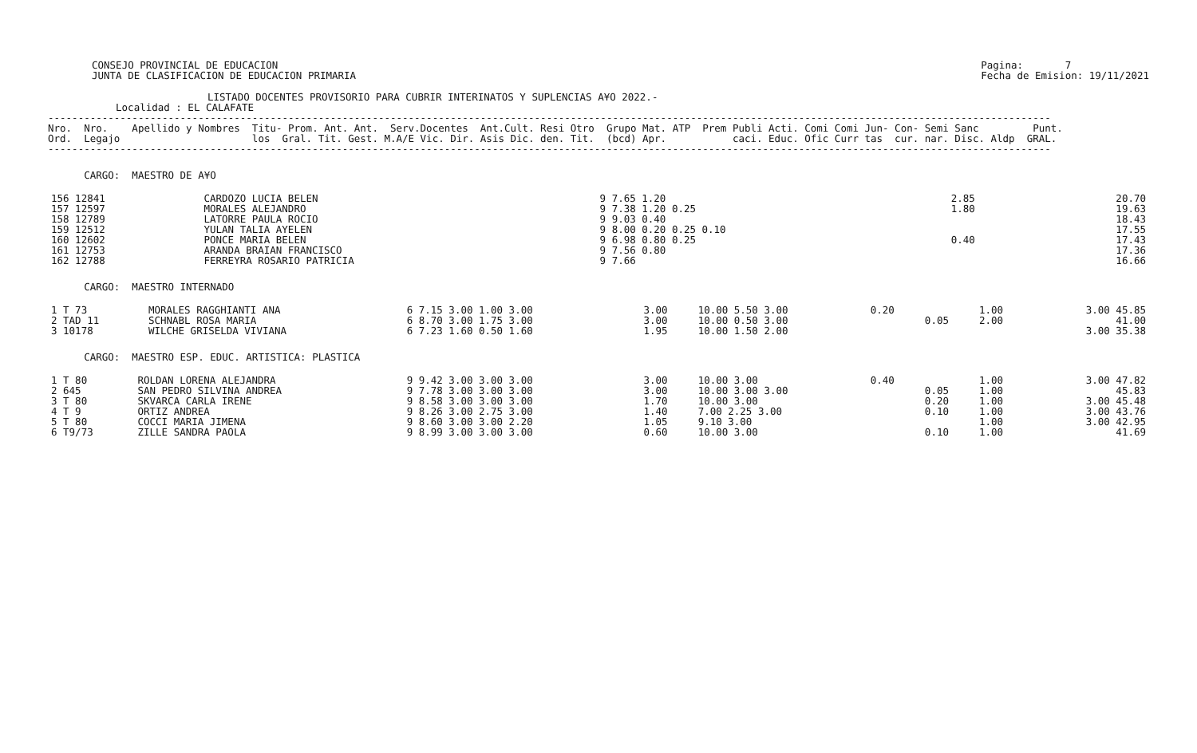CONSEJO PROVINCIAL DE EDUCACION
JUNTA DE CLASIFICACION DE EDUCACION PRIMARIA
Pagina:       7
Fecha de Emision: 19/11/2021
LISTADO DOCENTES PROVISORIO PARA CUBRIR INTERINATOS Y SUPLENCIAS A¥O 2022.-
  Localidad : EL CALAFATE
-----------------------------------------------------------------------------------------------------------------------------------------------------------------------
Nro.  Nro.    Apellido y Nombres  Titu- Prom. Ant. Ant.  Serv.Docentes  Ant.Cult. Resi Otro  Grupo Mat. ATP  Prem Publi Acti. Comi Comi Jun- Con- Semi Sanc         Punt.
Ord.  Legajo                      los  Gral. Tit. Gest. M.A/E Vic. Dir. Asis Dic. den. Tit.  (bcd) Apr.           caci. Educ. Ofic Curr tas  cur. nar. Disc. Aldp  GRAL.
-----------------------------------------------------------------------------------------------------------------------------------------------------------------------
      CARGO:  MAESTRO DE A¥O
| 156 12841 | CARDOZO LUCIA BELEN | 9 7.65 1.20 | | 2.85 | | | 20.70 |
| 157 12597 | MORALES ALEJANDRO | 9 7.38 1.20 0.25 | | 1.80 | | | 19.63 |
| 158 12789 | LATORRE PAULA ROCIO | 9 9.03 0.40 | | | | | 18.43 |
| 159 12512 | YULAN TALIA AYELEN | 9 8.00 0.20 0.25 0.10 | | | | | 17.55 |
| 160 12602 | PONCE MARIA BELEN | 9 6.98 0.80 0.25 | | 0.40 | | | 17.43 |
| 161 12753 | ARANDA BRAIAN FRANCISCO | 9 7.56 0.80 | | | | | 17.36 |
| 162 12788 | FERREYRA ROSARIO PATRICIA | 9 7.66 | | | | | 16.66 |
      CARGO:  MAESTRO INTERNADO
| 1 T 73 | MORALES RAGGHIANTI ANA | 6 7.15 3.00 1.00 3.00 | 3.00 | 10.00 5.50 3.00 | 0.20 | | 1.00 | 3.00 45.85 |
| 2 TAD 11 | SCHNABL ROSA MARIA | 6 8.70 3.00 1.75 3.00 | 3.00 | 10.00 0.50 3.00 | | 0.05 | 2.00 | 41.00 |
| 3 10178 | WILCHE GRISELDA VIVIANA | 6 7.23 1.60 0.50 1.60 | 1.95 | 10.00 1.50 2.00 | | | | 3.00 35.38 |
      CARGO:  MAESTRO ESP. EDUC. ARTISTICA: PLASTICA
| 1 T 80 | ROLDAN LORENA ALEJANDRA | 9 9.42 3.00 3.00 3.00 | 3.00 | 10.00 3.00 | 0.40 | | 1.00 | 3.00 47.82 |
| 2 645 | SAN PEDRO SILVINA ANDREA | 9 7.78 3.00 3.00 3.00 | 3.00 | 10.00 3.00 3.00 | | 0.05 | 1.00 | 45.83 |
| 3 T 80 | SKVARCA CARLA IRENE | 9 8.58 3.00 3.00 3.00 | 1.70 | 10.00 3.00 | | 0.20 | 1.00 | 3.00 45.48 |
| 4 T 9 | ORTIZ ANDREA | 9 8.26 3.00 2.75 3.00 | 1.40 | 7.00 2.25 3.00 | | 0.10 | 1.00 | 3.00 43.76 |
| 5 T 80 | COCCI MARIA JIMENA | 9 8.60 3.00 3.00 2.20 | 1.05 | 9.10 3.00 | | | 1.00 | 3.00 42.95 |
| 6 T9/73 | ZILLE SANDRA PAOLA | 9 8.99 3.00 3.00 3.00 | 0.60 | 10.00 3.00 | | 0.10 | 1.00 | 41.69 |